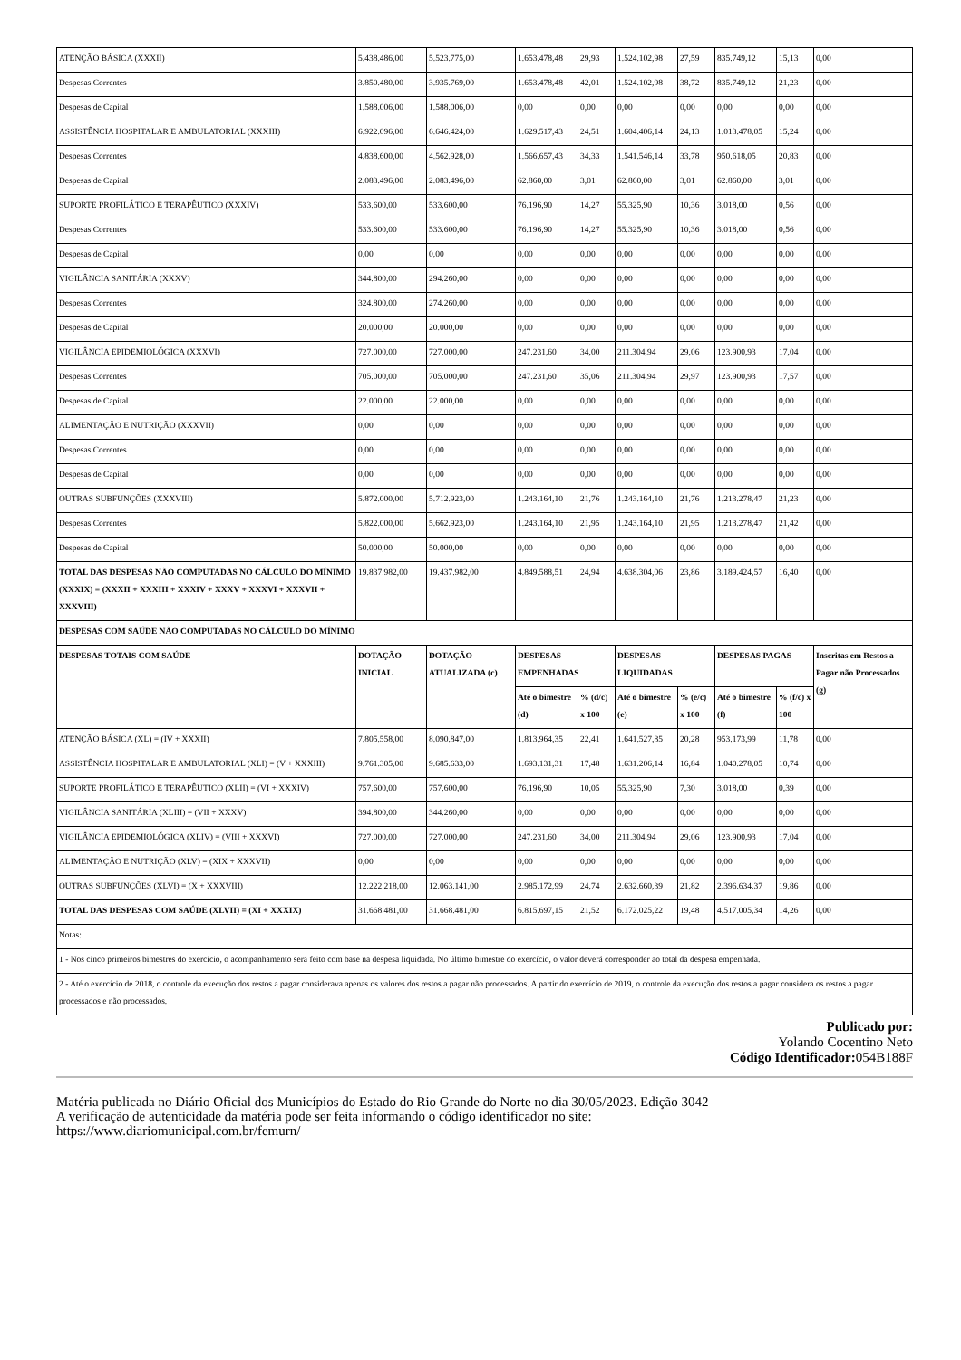| ATENÇÃO BÁSICA (XXXII) | 5.438.486,00 | 5.523.775,00 | 1.653.478,48 | 29,93 | 1.524.102,98 | 27,59 | 835.749,12 | 15,13 | 0,00 |
| Despesas Correntes | 3.850.480,00 | 3.935.769,00 | 1.653.478,48 | 42,01 | 1.524.102,98 | 38,72 | 835.749,12 | 21,23 | 0,00 |
| Despesas de Capital | 1.588.006,00 | 1.588.006,00 | 0,00 | 0,00 | 0,00 | 0,00 | 0,00 | 0,00 | 0,00 |
| ASSISTÊNCIA HOSPITALAR E AMBULATORIAL (XXXIII) | 6.922.096,00 | 6.646.424,00 | 1.629.517,43 | 24,51 | 1.604.406,14 | 24,13 | 1.013.478,05 | 15,24 | 0,00 |
| Despesas Correntes | 4.838.600,00 | 4.562.928,00 | 1.566.657,43 | 34,33 | 1.541.546,14 | 33,78 | 950.618,05 | 20,83 | 0,00 |
| Despesas de Capital | 2.083.496,00 | 2.083.496,00 | 62.860,00 | 3,01 | 62.860,00 | 3,01 | 62.860,00 | 3,01 | 0,00 |
| SUPORTE PROFILÁTICO E TERAPÊUTICO (XXXIV) | 533.600,00 | 533.600,00 | 76.196,90 | 14,27 | 55.325,90 | 10,36 | 3.018,00 | 0,56 | 0,00 |
| Despesas Correntes | 533.600,00 | 533.600,00 | 76.196,90 | 14,27 | 55.325,90 | 10,36 | 3.018,00 | 0,56 | 0,00 |
| Despesas de Capital | 0,00 | 0,00 | 0,00 | 0,00 | 0,00 | 0,00 | 0,00 | 0,00 | 0,00 |
| VIGILÂNCIA SANITÁRIA (XXXV) | 344.800,00 | 294.260,00 | 0,00 | 0,00 | 0,00 | 0,00 | 0,00 | 0,00 | 0,00 |
| Despesas Correntes | 324.800,00 | 274.260,00 | 0,00 | 0,00 | 0,00 | 0,00 | 0,00 | 0,00 | 0,00 |
| Despesas de Capital | 20.000,00 | 20.000,00 | 0,00 | 0,00 | 0,00 | 0,00 | 0,00 | 0,00 | 0,00 |
| VIGILÂNCIA EPIDEMIOLÓGICA (XXXVI) | 727.000,00 | 727.000,00 | 247.231,60 | 34,00 | 211.304,94 | 29,06 | 123.900,93 | 17,04 | 0,00 |
| Despesas Correntes | 705.000,00 | 705.000,00 | 247.231,60 | 35,06 | 211.304,94 | 29,97 | 123.900,93 | 17,57 | 0,00 |
| Despesas de Capital | 22.000,00 | 22.000,00 | 0,00 | 0,00 | 0,00 | 0,00 | 0,00 | 0,00 | 0,00 |
| ALIMENTAÇÃO E NUTRIÇÃO (XXXVII) | 0,00 | 0,00 | 0,00 | 0,00 | 0,00 | 0,00 | 0,00 | 0,00 | 0,00 |
| Despesas Correntes | 0,00 | 0,00 | 0,00 | 0,00 | 0,00 | 0,00 | 0,00 | 0,00 | 0,00 |
| Despesas de Capital | 0,00 | 0,00 | 0,00 | 0,00 | 0,00 | 0,00 | 0,00 | 0,00 | 0,00 |
| OUTRAS SUBFUNÇÕES (XXXVIII) | 5.872.000,00 | 5.712.923,00 | 1.243.164,10 | 21,76 | 1.243.164,10 | 21,76 | 1.213.278,47 | 21,23 | 0,00 |
| Despesas Correntes | 5.822.000,00 | 5.662.923,00 | 1.243.164,10 | 21,95 | 1.243.164,10 | 21,95 | 1.213.278,47 | 21,42 | 0,00 |
| Despesas de Capital | 50.000,00 | 50.000,00 | 0,00 | 0,00 | 0,00 | 0,00 | 0,00 | 0,00 | 0,00 |
| TOTAL DAS DESPESAS NÃO COMPUTADAS NO CÁLCULO DO MÍNIMO (XXXIX) = (XXXII + XXXIII + XXXIV + XXXV + XXXVI + XXXVII + XXXVIII) | 19.837.982,00 | 19.437.982,00 | 4.849.588,51 | 24,94 | 4.638.304,06 | 23,86 | 3.189.424,57 | 16,40 | 0,00 |
| DESPESAS COM SAÚDE NÃO COMPUTADAS NO CÁLCULO DO MÍNIMO | | | | | | | | | |
| DESPESAS TOTAIS COM SAÚDE | DOTAÇÃO INICIAL | DOTAÇÃO ATUALIZADA (c) | DESPESAS EMPENHADAS | | DESPESAS LIQUIDADAS | | DESPESAS PAGAS | | Inscritas em Restos a Pagar não Processados (g) |
| | | | Até o bimestre (d) | % (d/c) x 100 | Até o bimestre (e) | % (e/c) x 100 | Até o bimestre (f) | % (f/c) x 100 | |
| ATENÇÃO BÁSICA (XL) = (IV + XXXII) | 7.805.558,00 | 8.090.847,00 | 1.813.964,35 | 22,41 | 1.641.527,85 | 20,28 | 953.173,99 | 11,78 | 0,00 |
| ASSISTÊNCIA HOSPITALAR E AMBULATORIAL (XLI) = (V + XXXIII) | 9.761.305,00 | 9.685.633,00 | 1.693.131,31 | 17,48 | 1.631.206,14 | 16,84 | 1.040.278,05 | 10,74 | 0,00 |
| SUPORTE PROFILÁTICO E TERAPÊUTICO (XLII) = (VI + XXXIV) | 757.600,00 | 757.600,00 | 76.196,90 | 10,05 | 55.325,90 | 7,30 | 3.018,00 | 0,39 | 0,00 |
| VIGILÂNCIA SANITÁRIA (XLIII) = (VII + XXXV) | 394.800,00 | 344.260,00 | 0,00 | 0,00 | 0,00 | 0,00 | 0,00 | 0,00 | 0,00 |
| VIGILÂNCIA EPIDEMIOLÓGICA (XLIV) = (VIII + XXXVI) | 727.000,00 | 727.000,00 | 247.231,60 | 34,00 | 211.304,94 | 29,06 | 123.900,93 | 17,04 | 0,00 |
| ALIMENTAÇÃO E NUTRIÇÃO (XLV) = (XIX + XXXVII) | 0,00 | 0,00 | 0,00 | 0,00 | 0,00 | 0,00 | 0,00 | 0,00 | 0,00 |
| OUTRAS SUBFUNÇÕES (XLVI) = (X + XXXVIII) | 12.222.218,00 | 12.063.141,00 | 2.985.172,99 | 24,74 | 2.632.660,39 | 21,82 | 2.396.634,37 | 19,86 | 0,00 |
| TOTAL DAS DESPESAS COM SAÚDE (XLVII) = (XI + XXXIX) | 31.668.481,00 | 31.668.481,00 | 6.815.697,15 | 21,52 | 6.172.025,22 | 19,48 | 4.517.005,34 | 14,26 | 0,00 |
| Notas: | | | | | | | | | |
| 1 - Nos cinco primeiros bimestres do exercício, o acompanhamento será feito com base na despesa liquidada. No último bimestre do exercício, o valor deverá corresponder ao total da despesa empenhada. | | | | | | | | | |
| 2 - Até o exercício de 2018, o controle da execução dos restos a pagar considerava apenas os valores dos restos a pagar não processados. A partir do exercício de 2019, o controle da execução dos restos a pagar considera os restos a pagar processados e não processados. | | | | | | | | | |
Publicado por:
Yolando Cocentino Neto
Código Identificador: 054B188F
Matéria publicada no Diário Oficial dos Municípios do Estado do Rio Grande do Norte no dia 30/05/2023. Edição 3042
A verificação de autenticidade da matéria pode ser feita informando o código identificador no site:
https://www.diariomunicipal.com.br/femurn/